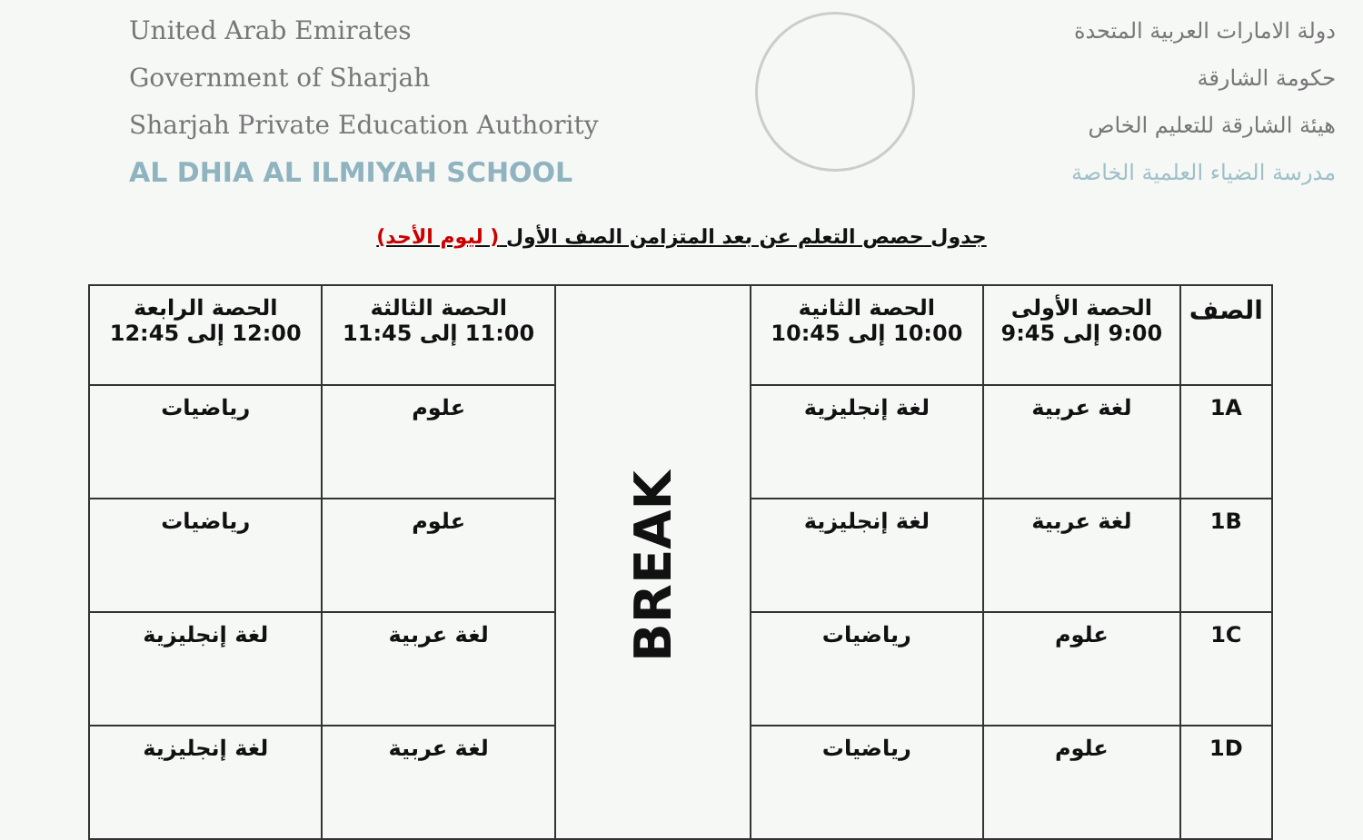United Arab Emirates
Government of Sharjah
Sharjah Private Education Authority
AL DHIA AL ILMIYAH SCHOOL
دولة الامارات العربية المتحدة
حكومة الشارقة
هيئة الشارقة للتعليم الخاص
مدرسة الضياء العلمية الخاصة
جدول حصص التعلم عن بعد المتزامن الصف الأول ( ليوم الأحد)
| الصف | الحصة الأولى 9:00 إلى 9:45 | الحصة الثانية 10:00 إلى 10:45 | BREAK | الحصة الثالثة 11:00 إلى 11:45 | الحصة الرابعة 12:00 إلى 12:45 |
| 1A | لغة عربية | لغة إنجليزية | | علوم | رياضيات |
| 1B | لغة عربية | لغة إنجليزية | | علوم | رياضيات |
| 1C | علوم | رياضيات | | لغة عربية | لغة إنجليزية |
| 1D | علوم | رياضيات | | لغة عربية | لغة إنجليزية |